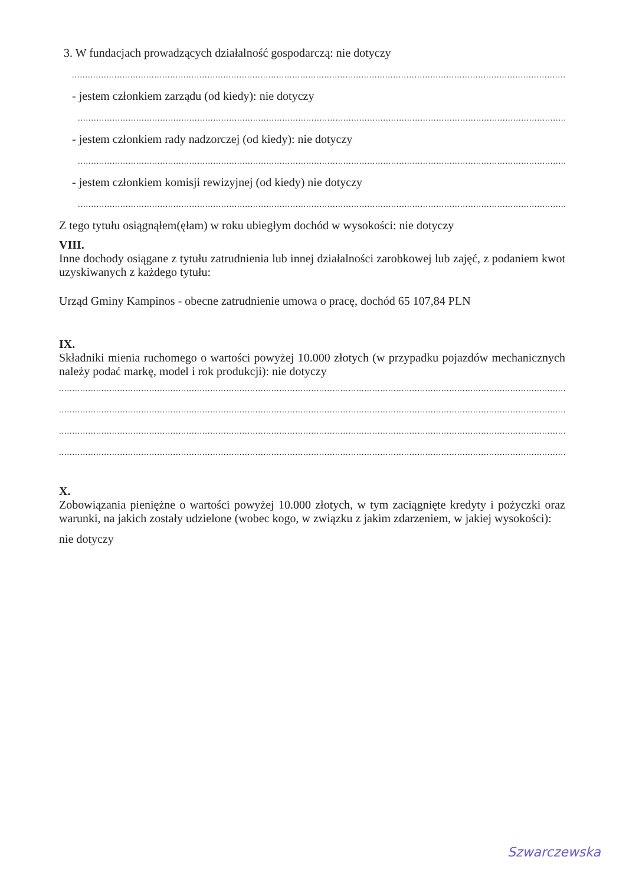3. W fundacjach prowadzących działalność gospodarczą: nie dotyczy
....................................................................................................................................................................................................
- jestem członkiem zarządu (od kiedy): nie dotyczy
................................................................................................................................................................................................
- jestem członkiem rady nadzorczej (od kiedy): nie dotyczy
................................................................................................................................................................................................
- jestem członkiem komisji rewizyjnej (od kiedy) nie dotyczy
................................................................................................................................................................................................
Z tego tytułu osiągnąłem(ęłam) w roku ubiegłym dochód w wysokości: nie dotyczy
VIII.
Inne dochody osiągane z tytułu zatrudnienia lub innej działalności zarobkowej lub zajęć, z podaniem kwot uzyskiwanych z każdego tytułu:
Urząd Gminy Kampinos - obecne zatrudnienie umowa o pracę, dochód 65 107,84 PLN
IX.
Składniki mienia ruchomego o wartości powyżej 10.000 złotych (w przypadku pojazdów mechanicznych należy podać markę, model i rok produkcji): nie dotyczy
..............................................................................................................................................................................................................
..............................................................................................................................................................................................................
..............................................................................................................................................................................................................
..............................................................................................................................................................................................................
X.
Zobowiązania pieniężne o wartości powyżej 10.000 złotych, w tym zaciągnięte kredyty i pożyczki oraz warunki, na jakich zostały udzielone (wobec kogo, w związku z jakim zdarzeniem, w jakiej wysokości):
nie dotyczy
Szwarczewska